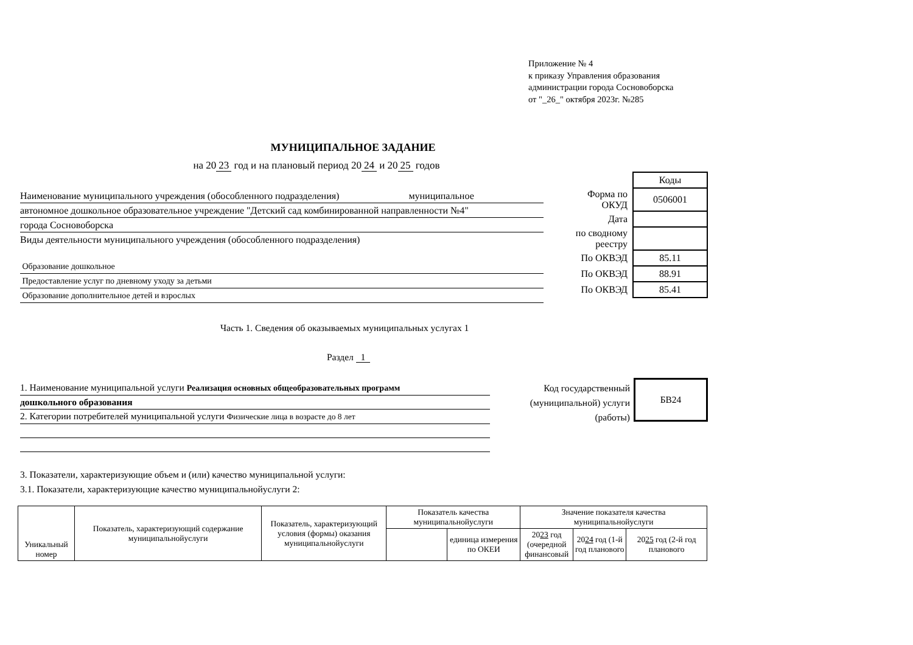Приложение № 4
к приказу Управления образования
администрации города Сосновоборска
от "_26_" октября 2023г. №285
МУНИЦИПАЛЬНОЕ ЗАДАНИЕ
на 20 23 год и на плановый период 20 24 и 20 25 годов
Наименование муниципального учреждения (обособленного подразделения) муниципальное
автономное дошкольное образовательное учреждение "Детский сад комбинированной направленности №4"
города Сосновоборска
Виды деятельности муниципального учреждения (обособленного подразделения)
Образование дошкольное
Предоставление услуг по дневному уходу за детьми
Образование дополнительное детей и взрослых
| | Коды |
| Форма по ОКУД | 0506001 |
| Дата | |
| по сводному реестру | |
| По ОКВЭД | 85.11 |
| По ОКВЭД | 88.91 |
| По ОКВЭД | 85.41 |
Часть 1. Сведения об оказываемых муниципальных услугах 1
Раздел 1
1. Наименование муниципальной услуги Реализация основных общеобразовательных программ
дошкольного образования
2. Категории потребителей муниципальной услуги Физические лица в возрасте до 8 лет
Код государственный (муниципальной) услуги (работы)
БВ24
3. Показатели, характеризующие объем и (или) качество муниципальной услуги:
3.1. Показатели, характеризующие качество муниципальнойуслуги 2:
| Уникальный номер | Показатель, характеризующий содержание муниципальнойуслуги | Показатель, характеризующий условия (формы) оказания муниципальнойуслуги | Показатель качества муниципальнойуслуги | | Значение показателя качества муниципальнойуслуги | | |
| | | | | единица измерения по ОКЕИ | 20 23 год (очередной финансовый | 20 24 год (1-й год планового | 20 25 год (2-й год планового |